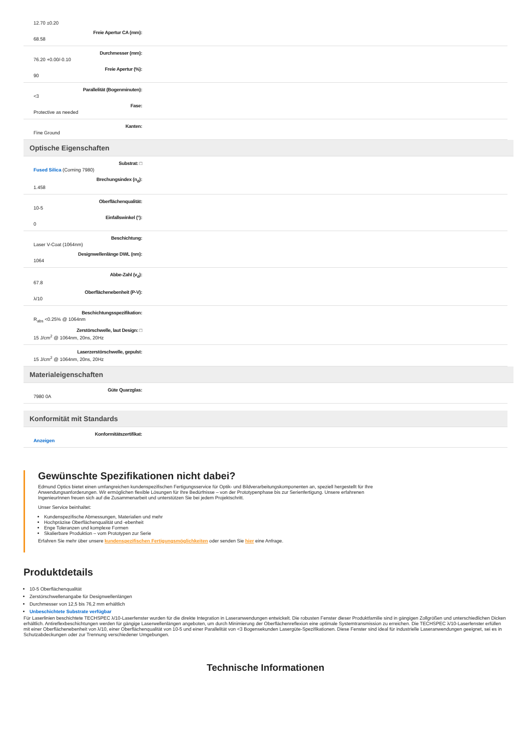12.70 ±0.20
Freie Apertur CA (mm):
68.58
Durchmesser (mm):
76.20 +0.00/-0.10
Freie Apertur (%):
90
Parallelität (Bogenminuten):
<3
Fase:
Protective as needed
Kanten:
Fine Ground
Optische Eigenschaften
Substrat: □
Fused Silica (Corning 7980)
Brechungsindex (n<sub>d</sub>):
1.458
Oberflächenqualität:
10-5
Einfallswinkel (°):
0
Beschichtung:
Laser V-Coat (1064nm)
Designwellenlänge DWL (nm):
1064
Abbe-Zahl (v<sub>d</sub>):
67.8
Oberflächenebenheit (P-V):
λ/10
Beschichtungsspezifikation:
R<sub>abs</sub> <0.25% @ 1064nm
Zerstörschwelle, laut Design: □
15 J/cm<sup>2</sup> @ 1064nm, 20ns, 20Hz
Laserzerstörschwelle, gepulst:
15 J/cm<sup>2</sup> @ 1064nm, 20ns, 20Hz
Materialeigenschaften
Güte Quarzglas:
7980 0A
Konformität mit Standards
Konformitätszertifikat:
Anzeigen
Gewünschte Spezifikationen nicht dabei?
Edmund Optics bietet einen umfangreichen kundenspezifischen Fertigungsservice für Optik- und Bildverarbeitungskomponenten an, speziell hergestellt für Ihre Anwendungsanforderungen. Wir ermöglichen flexible Lösungen für Ihre Bedürfnisse – von der Prototypenphase bis zur Serienfertigung. Unsere erfahrenen IngenieurInnen freuen sich auf die Zusammenarbeit und unterstützen Sie bei jedem Projektschritt.
Unser Service beinhaltet:
Kundenspezifische Abmessungen, Materialien und mehr
Hochpräzise Oberflächenqualität und -ebenheit
Enge Toleranzen und komplexe Formen
Skalierbare Produktion – vom Prototypen zur Serie
Erfahren Sie mehr über unsere kundenspezifischen Fertigungsmöglichkeiten oder senden Sie hier eine Anfrage.
Produktdetails
10-5 Oberflächenqualität
Zerstörschwellenangabe für Designwellenlängen
Durchmesser von 12,5 bis 76,2 mm erhältlich
Unbeschichtete Substrate verfügbar
Für Laserlinien beschichtete TECHSPEC λ/10-Laserfenster wurden für die direkte Integration in Laseranwendungen entwickelt. Die robusten Fenster dieser Produktfamilie sind in gängigen Zollgrößen und unterschiedlichen Dicken erhältlich. Antireflexbeschichtungen werden für gängige Laserwellenlängen angeboten, um durch Minimierung der Oberflächenreflexion eine optimale Systemtransmission zu erreichen. Die TECHSPEC λ/10-Laserfenster erfüllen mit einer Oberflächenebenheit von λ/10, einer Oberflächenqualität von 10-5 und einer Parallelität von <3 Bogensekunden Lasergüte-Spezifikationen. Diese Fenster sind ideal für industrielle Laseranwendungen geeignet, sei es in Schutzabdeckungen oder zur Trennung verschiedener Umgebungen.
Technische Informationen